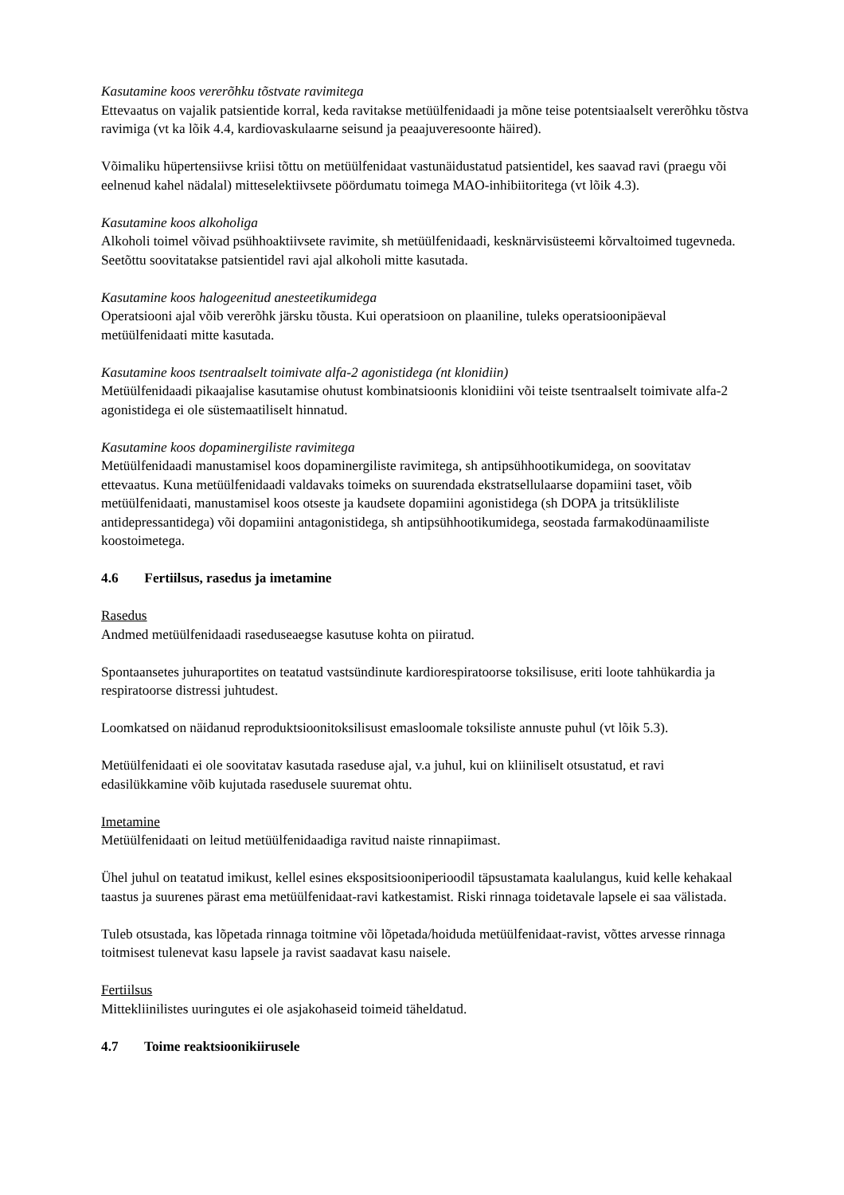Kasutamine koos vererõhku tõstvate ravimitega
Ettevaatus on vajalik patsientide korral, keda ravitakse metüülfenidaadi ja mõne teise potentsiaalselt vererõhku tõstva ravimiga (vt ka lõik 4.4, kardiovaskulaarne seisund ja peaajuveresoonte häired).
Võimaliku hüpertensiivse kriisi tõttu on metüülfenidaat vastunäidustatud patsientidel, kes saavad ravi (praegu või eelnenud kahel nädalal) mitteselektiivsete pöördumatu toimega MAO-inhibiitoritega (vt lõik 4.3).
Kasutamine koos alkoholiga
Alkoholi toimel võivad psühhoaktiivsete ravimite, sh metüülfenidaadi, kesknärvisüsteemi kõrvaltoimed tugevneda. Seetõttu soovitatakse patsientidel ravi ajal alkoholi mitte kasutada.
Kasutamine koos halogeenitud anesteetikumidega
Operatsiooni ajal võib vererõhk järsku tõusta. Kui operatsioon on plaaniline, tuleks operatsioonipäeval metüülfenidaati mitte kasutada.
Kasutamine koos tsentraalselt toimivate alfa-2 agonistidega (nt klonidiin)
Metüülfenidaadi pikaajalise kasutamise ohutust kombinatsioonis klonidiini või teiste tsentraalselt toimivate alfa-2 agonistidega ei ole süstemaatiliselt hinnatud.
Kasutamine koos dopaminergiliste ravimitega
Metüülfenidaadi manustamisel koos dopaminergiliste ravimitega, sh antipsühhootikumidega, on soovitatav ettevaatus. Kuna metüülfenidaadi valdavaks toimeks on suurendada ekstratsellulaarse dopamiini taset, võib metüülfenidaati, manustamisel koos otseste ja kaudsete dopamiini agonistidega (sh DOPA ja tritsükliliste antidepressantidega) või dopamiini antagonistidega, sh antipsühhootikumidega, seostada farmakodünaamiliste koostoimetega.
4.6 Fertiilsus, rasedus ja imetamine
Rasedus
Andmed metüülfenidaadi raseduseaegse kasutuse kohta on piiratud.
Spontaansetes juhuraportites on teatatud vastsündinute kardiorespiratoorse toksilisuse, eriti loote tahhükardia ja respiratoorse distressi juhtudest.
Loomkatsed on näidanud reproduktsioonitoksilisust emasloomale toksiliste annuste puhul (vt lõik 5.3).
Metüülfenidaati ei ole soovitatav kasutada raseduse ajal, v.a juhul, kui on kliiniliselt otsustatud, et ravi edasilükkamine võib kujutada rasedusele suuremat ohtu.
Imetamine
Metüülfenidaati on leitud metüülfenidaadiga ravitud naiste rinnapiimast.
Ühel juhul on teatatud imikust, kellel esines ekspositsiooniperioodil täpsustamata kaalulangus, kuid kelle kehakaal taastus ja suurenes pärast ema metüülfenidaat-ravi katkestamist. Riski rinnaga toidetavale lapsele ei saa välistada.
Tuleb otsustada, kas lõpetada rinnaga toitmine või lõpetada/hoiduda metüülfenidaat-ravist, võttes arvesse rinnaga toitmisest tulenevat kasu lapsele ja ravist saadavat kasu naisele.
Fertiilsus
Mittekliinilistes uuringutes ei ole asjakohaseid toimeid täheldatud.
4.7 Toime reaktsioonikiirusele